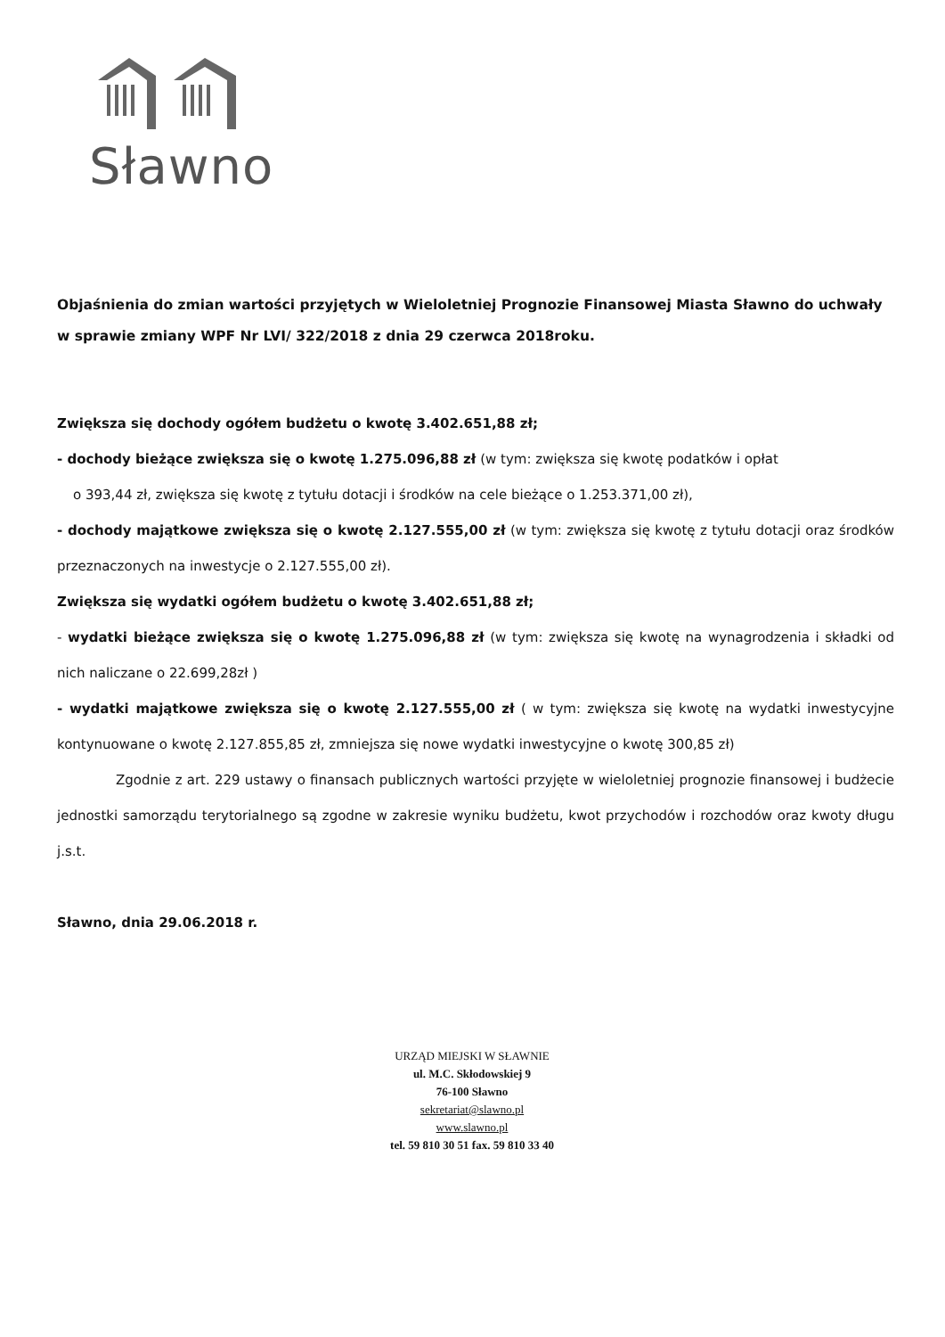Sławno
Objaśnienia do zmian wartości przyjętych w Wieloletniej Prognozie Finansowej Miasta Sławno do uchwały w sprawie zmiany WPF Nr LVI/ 322/2018 z dnia 29 czerwca 2018roku.
Zwiększa się dochody ogółem budżetu o kwotę 3.402.651,88 zł;
- dochody bieżące zwiększa się o kwotę 1.275.096,88 zł (w tym: zwiększa się kwotę podatków i opłat
o 393,44 zł, zwiększa się kwotę z tytułu dotacji i środków na cele bieżące o 1.253.371,00 zł),
- dochody majątkowe zwiększa się o kwotę 2.127.555,00 zł (w tym: zwiększa się kwotę z tytułu dotacji oraz środków przeznaczonych na inwestycje o 2.127.555,00 zł).
Zwiększa się wydatki ogółem budżetu o kwotę 3.402.651,88 zł;
- wydatki bieżące zwiększa się o kwotę 1.275.096,88 zł (w tym: zwiększa się kwotę na wynagrodzenia i składki od nich naliczane o 22.699,28zł )
- wydatki majątkowe zwiększa się o kwotę 2.127.555,00 zł ( w tym: zwiększa się kwotę na wydatki inwestycyjne kontynuowane o kwotę 2.127.855,85 zł, zmniejsza się nowe wydatki inwestycyjne o kwotę 300,85 zł)
Zgodnie z art. 229 ustawy o finansach publicznych wartości przyjęte w wieloletniej prognozie finansowej i budżecie jednostki samorządu terytorialnego są zgodne w zakresie wyniku budżetu, kwot przychodów i rozchodów oraz kwoty długu j.s.t.
Sławno, dnia 29.06.2018 r.
URZĄD MIEJSKI W SŁAWNIE
ul. M.C. Skłodowskiej 9
76-100 Sławno
sekretariat@slawno.pl
www.slawno.pl
tel. 59 810 30 51 fax. 59 810 33 40